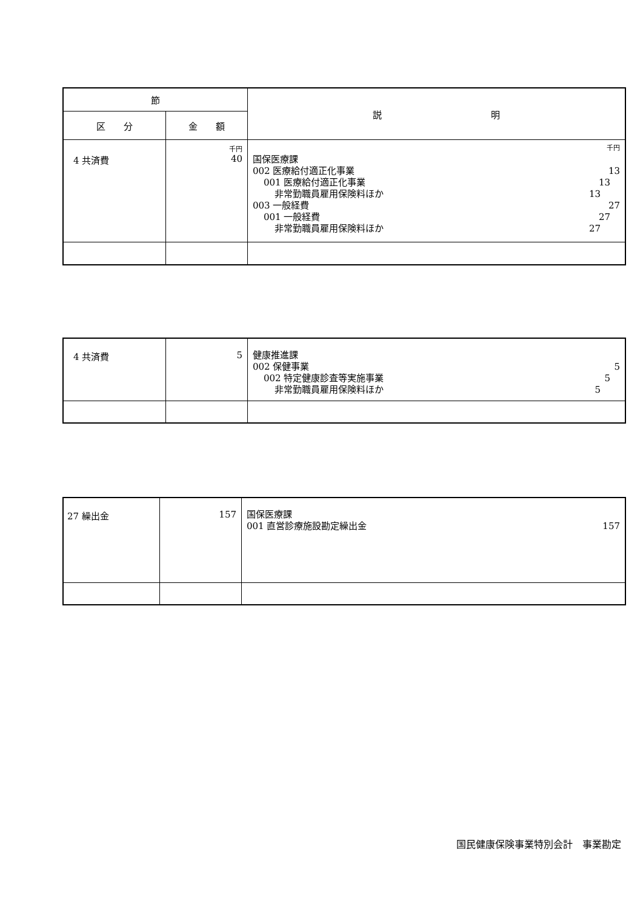| 節 | | 説 明 |
| --- | --- | --- |
| 区 分 | 金 額 | |
| 4 共済費 | 千円 40 | 千円 国保医療課 002 医療給付適正化事業 13 001 医療給付適正化事業 13 非常勤職員雇用保険料ほか 13 003 一般経費 27 001 一般経費 27 非常勤職員雇用保険料ほか 27 |
| 4 共済費 | 5 | 健康推進課 002 保健事業 5 002 特定健康診査等実施事業 5 非常勤職員雇用保険料ほか 5 |
| 27 繰出金 | 157 | 国保医療課 001 直営診療施設勘定繰出金 157 |
国民健康保険事業特別会計　事業勘定